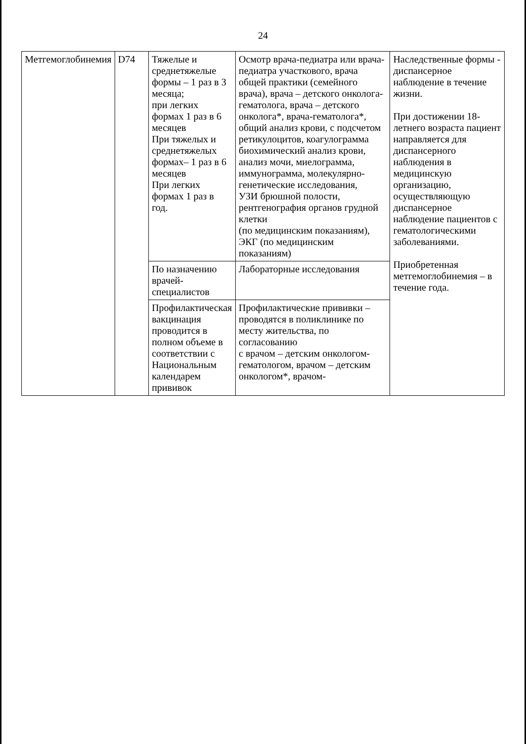24
| Метгемоглобинемия | D74 | Тяжелые и среднетяжелые формы – 1 раз в 3 месяца; при легких формах 1 раз в 6 месяцев При тяжелых и среднетяжелых формах– 1 раз в 6 месяцев При легких формах 1 раз в год. | Осмотр врача-педиатра или врача-педиатра участкового, врача общей практики (семейного врача), врача – детского онколога-гематолога, врача – детского онколога*, врача-гематолога*, общий анализ крови, с подсчетом ретикулоцитов, коагулограмма биохимический анализ крови, анализ мочи, миелограмма, иммунограмма, молекулярно-генетические исследования, УЗИ брюшной полости, рентгенография органов грудной клетки (по медицинским показаниям), ЭКГ (по медицинским показаниям) | Наследственные формы - диспансерное наблюдение в течение жизни. При достижении 18-летнего возраста пациент направляется для диспансерного наблюдения в медицинскую организацию, осуществляющую диспансерное наблюдение пациентов с гематологическими заболеваниями. Приобретенная метгемоглобинемия – в течение года. |
| | | По назначению врачей-специалистов | Лабораторные исследования | |
| | | Профилактическая вакцинация проводится в полном объеме в соответствии с Национальным календарем прививок | Профилактические прививки – проводятся в поликлинике по месту жительства, по согласованию с врачом – детским онкологом-гематологом, врачом – детским онкологом*, врачом- | |